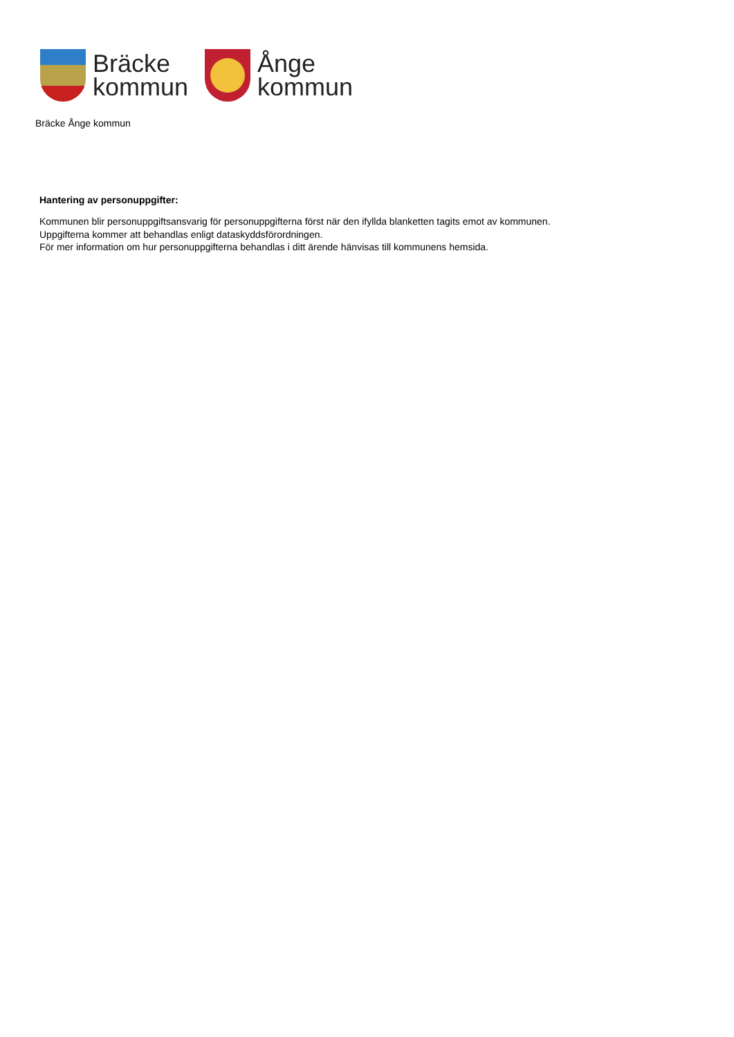Bräcke
kommun
Ånge
kommun
Bräcke Ånge kommun
Hantering av personuppgifter:
Kommunen blir personuppgiftsansvarig för personuppgifterna först när den ifyllda blanketten tagits emot av kommunen.
Uppgifterna kommer att behandlas enligt dataskyddsförordningen.
För mer information om hur personuppgifterna behandlas i ditt ärende hänvisas till kommunens hemsida.